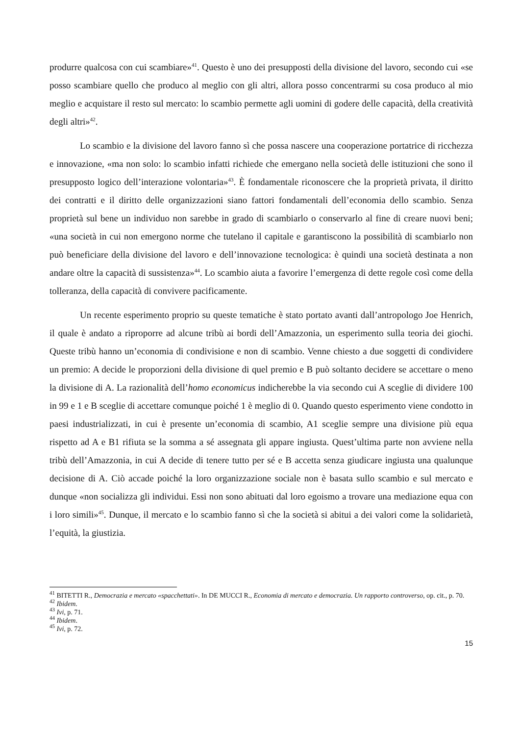produrre qualcosa con cui scambiare»<sup>41</sup>. Questo è uno dei presupposti della divisione del lavoro, secondo cui «se posso scambiare quello che produco al meglio con gli altri, allora posso concentrarmi su cosa produco al mio meglio e acquistare il resto sul mercato: lo scambio permette agli uomini di godere delle capacità, della creatività degli altri»<sup>42</sup>.
Lo scambio e la divisione del lavoro fanno sì che possa nascere una cooperazione portatrice di ricchezza e innovazione, «ma non solo: lo scambio infatti richiede che emergano nella società delle istituzioni che sono il presupposto logico dell’interazione volontaria»<sup>43</sup>. È fondamentale riconoscere che la proprietà privata, il diritto dei contratti e il diritto delle organizzazioni siano fattori fondamentali dell’economia dello scambio. Senza proprietà sul bene un individuo non sarebbe in grado di scambiarlo o conservarlo al fine di creare nuovi beni; «una società in cui non emergono norme che tutelano il capitale e garantiscono la possibilità di scambiarlo non può beneficiare della divisione del lavoro e dell’innovazione tecnologica: è quindi una società destinata a non andare oltre la capacità di sussistenza»<sup>44</sup>. Lo scambio aiuta a favorire l’emergenza di dette regole così come della tolleranza, della capacità di convivere pacificamente.
Un recente esperimento proprio su queste tematiche è stato portato avanti dall’antropologo Joe Henrich, il quale è andato a riproporre ad alcune tribù ai bordi dell’Amazzonia, un esperimento sulla teoria dei giochi. Queste tribù hanno un’economia di condivisione e non di scambio. Venne chiesto a due soggetti di condividere un premio: A decide le proporzioni della divisione di quel premio e B può soltanto decidere se accettare o meno la divisione di A. La razionalità dell’homo economicus indicherebbe la via secondo cui A sceglie di dividere 100 in 99 e 1 e B sceglie di accettare comunque poiché 1 è meglio di 0. Quando questo esperimento viene condotto in paesi industrializzati, in cui è presente un’economia di scambio, A1 sceglie sempre una divisione più equa rispetto ad A e B1 rifiuta se la somma a sé assegnata gli appare ingiusta. Quest’ultima parte non avviene nella tribù dell’Amazzonia, in cui A decide di tenere tutto per sé e B accetta senza giudicare ingiusta una qualunque decisione di A. Ciò accade poiché la loro organizzazione sociale non è basata sullo scambio e sul mercato e dunque «non socializza gli individui. Essi non sono abituati dal loro egoismo a trovare una mediazione equa con i loro simili»<sup>45</sup>. Dunque, il mercato e lo scambio fanno sì che la società si abitui a dei valori come la solidarietà, l’equità, la giustizia.
<sup>41</sup> BITETTI R., Democrazia e mercato «spacchettati». In DE MUCCI R., Economia di mercato e democrazia. Un rapporto controverso, op. cit., p. 70.
<sup>42</sup> Ibidem.
<sup>43</sup> Ivi, p. 71.
<sup>44</sup> Ibidem.
<sup>45</sup> Ivi, p. 72.
15